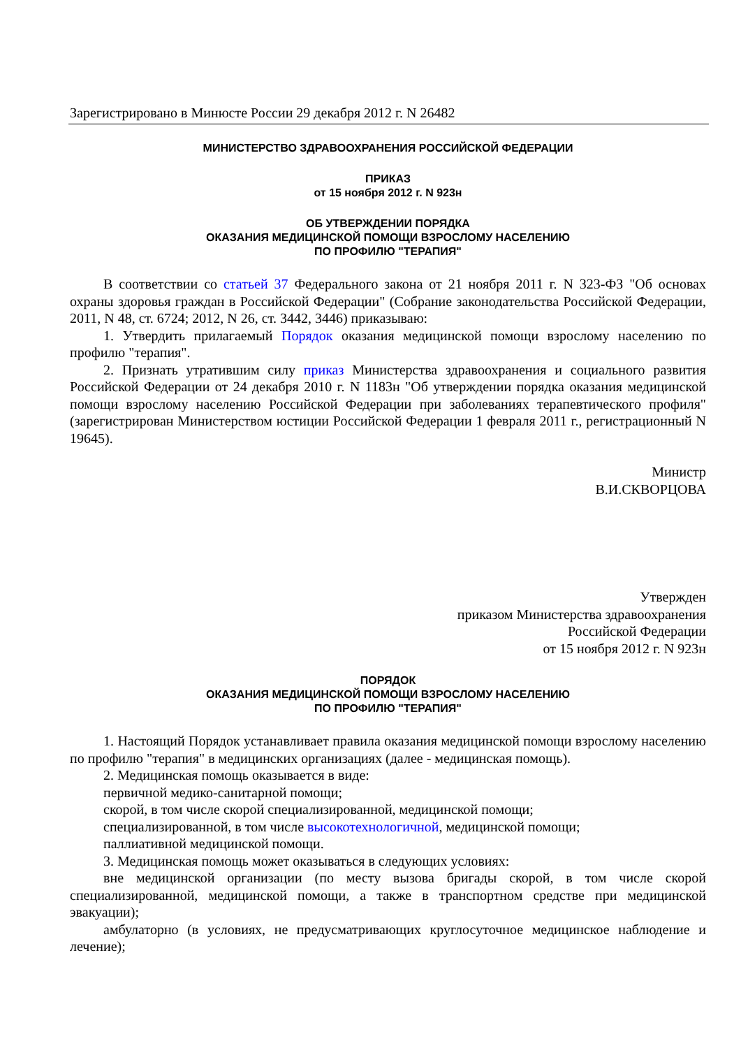Зарегистрировано в Минюсте России 29 декабря 2012 г. N 26482
МИНИСТЕРСТВО ЗДРАВООХРАНЕНИЯ РОССИЙСКОЙ ФЕДЕРАЦИИ
ПРИКАЗ
от 15 ноября 2012 г. N 923н
ОБ УТВЕРЖДЕНИИ ПОРЯДКА
ОКАЗАНИЯ МЕДИЦИНСКОЙ ПОМОЩИ ВЗРОСЛОМУ НАСЕЛЕНИЮ
ПО ПРОФИЛЮ "ТЕРАПИЯ"
В соответствии со статьей 37 Федерального закона от 21 ноября 2011 г. N 323-ФЗ "Об основах охраны здоровья граждан в Российской Федерации" (Собрание законодательства Российской Федерации, 2011, N 48, ст. 6724; 2012, N 26, ст. 3442, 3446) приказываю:
1. Утвердить прилагаемый Порядок оказания медицинской помощи взрослому населению по профилю "терапия".
2. Признать утратившим силу приказ Министерства здравоохранения и социального развития Российской Федерации от 24 декабря 2010 г. N 1183н "Об утверждении порядка оказания медицинской помощи взрослому населению Российской Федерации при заболеваниях терапевтического профиля" (зарегистрирован Министерством юстиции Российской Федерации 1 февраля 2011 г., регистрационный N 19645).
Министр
В.И.СКВОРЦОВА
Утвержден
приказом Министерства здравоохранения
Российской Федерации
от 15 ноября 2012 г. N 923н
ПОРЯДОК
ОКАЗАНИЯ МЕДИЦИНСКОЙ ПОМОЩИ ВЗРОСЛОМУ НАСЕЛЕНИЮ
ПО ПРОФИЛЮ "ТЕРАПИЯ"
1. Настоящий Порядок устанавливает правила оказания медицинской помощи взрослому населению по профилю "терапия" в медицинских организациях (далее - медицинская помощь).
2. Медицинская помощь оказывается в виде:
первичной медико-санитарной помощи;
скорой, в том числе скорой специализированной, медицинской помощи;
специализированной, в том числе высокотехнологичной, медицинской помощи;
паллиативной медицинской помощи.
3. Медицинская помощь может оказываться в следующих условиях:
вне медицинской организации (по месту вызова бригады скорой, в том числе скорой специализированной, медицинской помощи, а также в транспортном средстве при медицинской эвакуации);
амбулаторно (в условиях, не предусматривающих круглосуточное медицинское наблюдение и лечение);